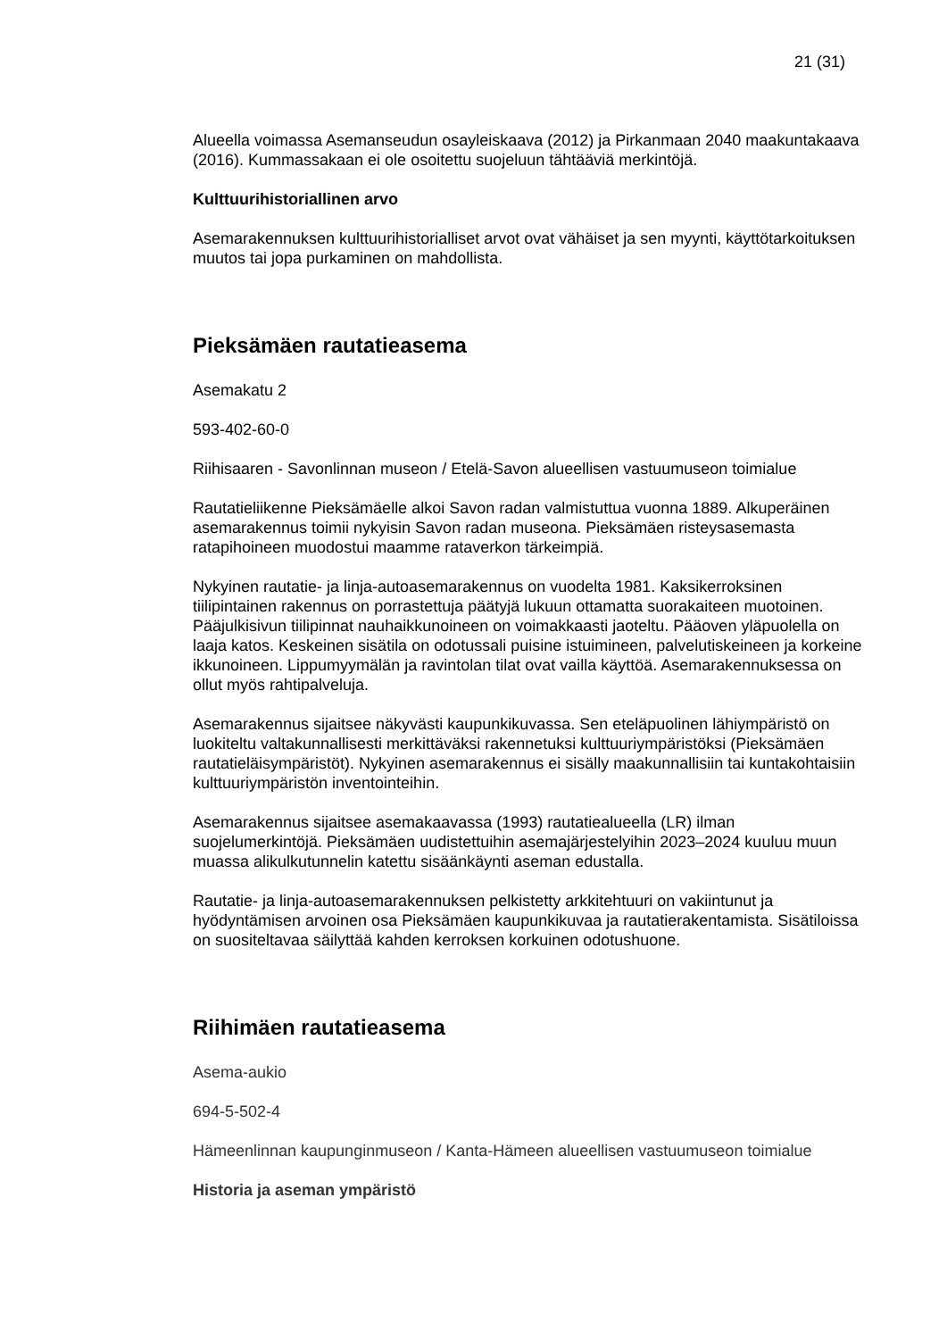21 (31)
Alueella voimassa Asemanseudun osayleiskaava (2012) ja Pirkanmaan 2040 maakuntakaava (2016). Kummassakaan ei ole osoitettu suojeluun tähtääviä merkintöjä.
Kulttuurihistoriallinen arvo
Asemarakennuksen kulttuurihistorialliset arvot ovat vähäiset ja sen myynti, käyttötarkoituksen muutos tai jopa purkaminen on mahdollista.
Pieksämäen rautatieasema
Asemakatu 2
593-402-60-0
Riihisaaren - Savonlinnan museon / Etelä-Savon alueellisen vastuumuseon toimialue
Rautatieliikenne Pieksämäelle alkoi Savon radan valmistuttua vuonna 1889. Alkuperäinen asemarakennus toimii nykyisin Savon radan museona. Pieksämäen risteysasemasta ratapihoineen muodostui maamme rataverkon tärkeimpiä.
Nykyinen rautatie- ja linja-autoasemarakennus on vuodelta 1981. Kaksikerroksinen tiilipintainen rakennus on porrastettuja päätyjä lukuun ottamatta suorakaiteen muotoinen. Pääjulkisivun tiilipinnat nauhaikkunoineen on voimakkaasti jaoteltu. Pääoven yläpuolella on laaja katos. Keskeinen sisätila on odotussali puisine istuimineen, palvelutiskeineen ja korkeine ikkunoineen. Lippumyymälän ja ravintolan tilat ovat vailla käyttöä. Asemarakennuksessa on ollut myös rahtipalveluja.
Asemarakennus sijaitsee näkyvästi kaupunkikuvassa. Sen eteläpuolinen lähiympäristö on luokiteltu valtakunnallisesti merkittäväksi rakennetuksi kulttuuriympäristöksi (Pieksämäen rautatieläisympäristöt). Nykyinen asemarakennus ei sisälly maakunnallisiin tai kuntakohtaisiin kulttuuriympäristön inventointeihin.
Asemarakennus sijaitsee asemakaavassa (1993) rautatiealueella (LR) ilman suojelumerkintöjä. Pieksämäen uudistettuihin asemajärjestelyihin 2023–2024 kuuluu muun muassa alikulkutunnelin katettu sisäänkäynti aseman edustalla.
Rautatie- ja linja-autoasemarakennuksen pelkistetty arkkitehtuuri on vakiintunut ja hyödyntämisen arvoinen osa Pieksämäen kaupunkikuvaa ja rautatierakentamista. Sisätiloissa on suositeltavaa säilyttää kahden kerroksen korkuinen odotushuone.
Riihimäen rautatieasema
Asema-aukio
694-5-502-4
Hämeenlinnan kaupunginmuseon / Kanta-Hämeen alueellisen vastuumuseon toimialue
Historia ja aseman ympäristö